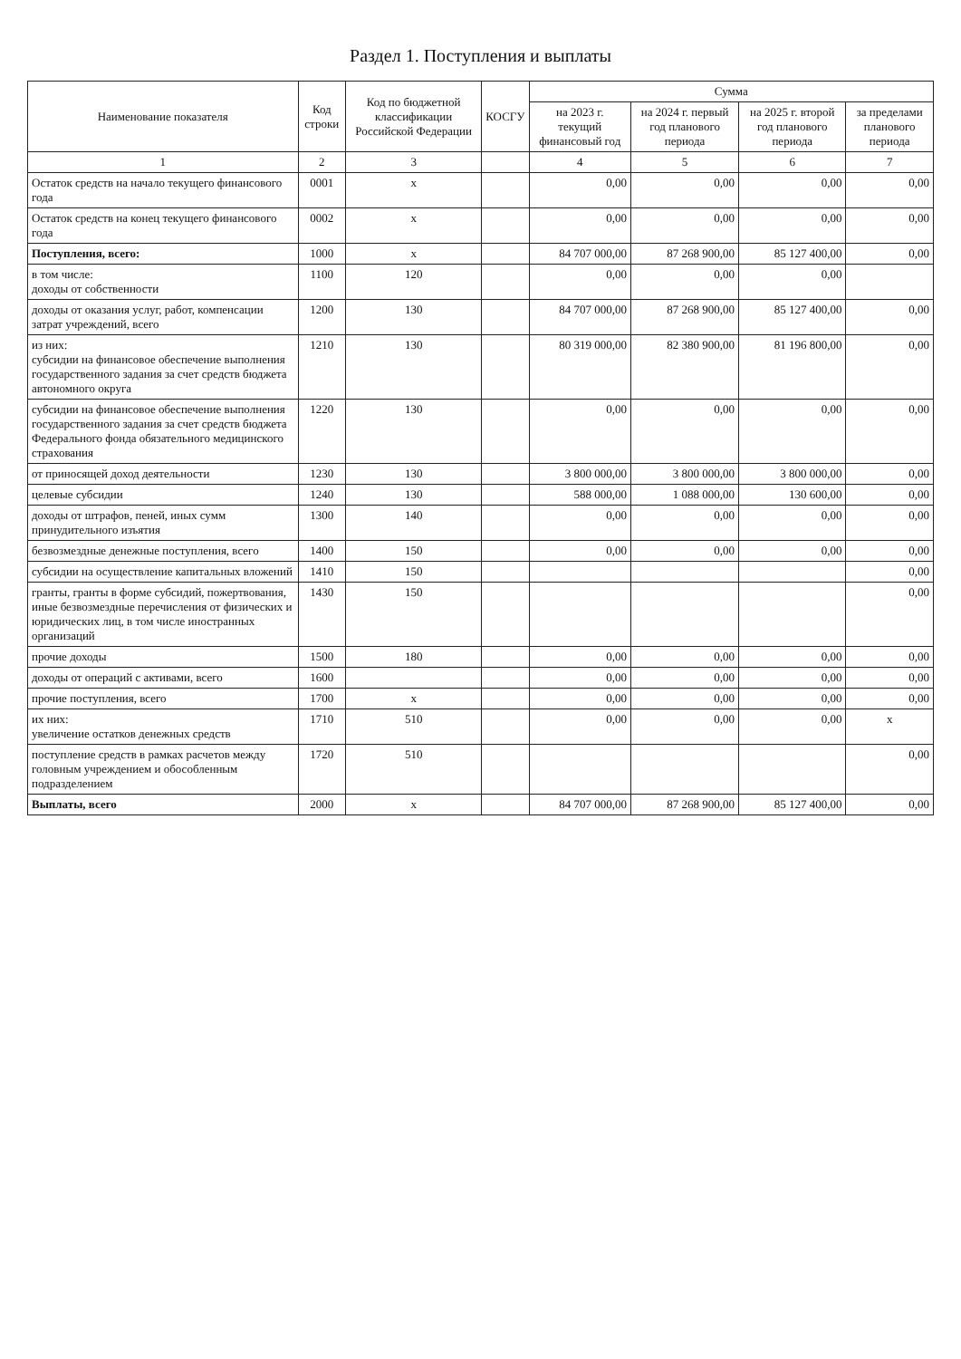Раздел 1. Поступления и выплаты
| Наименование показателя | Код строки | Код по бюджетной классификации Российской Федерации | КОСГУ | Сумма | | | |
| --- | --- | --- | --- | --- | --- | --- | --- |
| | | | | на 2023 г. текущий финансовый год | на 2024 г. первый год планового периода | на 2025 г. второй год планового периода | за пределами планового периода |
| 1 | 2 | 3 | | 4 | 5 | 6 | 7 |
| Остаток средств на начало текущего финансового года | 0001 | x | | 0,00 | 0,00 | 0,00 | 0,00 |
| Остаток средств на конец текущего финансового года | 0002 | x | | 0,00 | 0,00 | 0,00 | 0,00 |
| Поступления, всего: | 1000 | x | | 84 707 000,00 | 87 268 900,00 | 85 127 400,00 | 0,00 |
| в том числе: доходы от собственности | 1100 | 120 | | 0,00 | 0,00 | 0,00 | |
| доходы от оказания услуг, работ, компенсации затрат учреждений, всего | 1200 | 130 | | 84 707 000,00 | 87 268 900,00 | 85 127 400,00 | 0,00 |
| из них: субсидии на финансовое обеспечение выполнения государственного задания за счет средств бюджета автономного округа | 1210 | 130 | | 80 319 000,00 | 82 380 900,00 | 81 196 800,00 | 0,00 |
| субсидии на финансовое обеспечение выполнения государственного задания за счет средств бюджета Федерального фонда обязательного медицинского страхования | 1220 | 130 | | 0,00 | 0,00 | 0,00 | 0,00 |
| от приносящей доход деятельности | 1230 | 130 | | 3 800 000,00 | 3 800 000,00 | 3 800 000,00 | 0,00 |
| целевые субсидии | 1240 | 130 | | 588 000,00 | 1 088 000,00 | 130 600,00 | 0,00 |
| доходы от штрафов, пеней, иных сумм принудительного изъятия | 1300 | 140 | | 0,00 | 0,00 | 0,00 | 0,00 |
| безвозмездные денежные поступления, всего | 1400 | 150 | | 0,00 | 0,00 | 0,00 | 0,00 |
| субсидии на осуществление капитальных вложений | 1410 | 150 | | | | | 0,00 |
| гранты, гранты в форме субсидий, пожертвования, иные безвозмездные перечисления от физических и юридических лиц, в том числе иностранных организаций | 1430 | 150 | | | | | 0,00 |
| прочие доходы | 1500 | 180 | | 0,00 | 0,00 | 0,00 | 0,00 |
| доходы от операций с активами, всего | 1600 | | | 0,00 | 0,00 | 0,00 | 0,00 |
| прочие поступления, всего | 1700 | x | | 0,00 | 0,00 | 0,00 | 0,00 |
| их них: увеличение остатков денежных средств | 1710 | 510 | | 0,00 | 0,00 | 0,00 | x |
| поступление средств в рамках расчетов между головным учреждением и обособленным подразделением | 1720 | 510 | | | | | 0,00 |
| Выплаты, всего | 2000 | x | | 84 707 000,00 | 87 268 900,00 | 85 127 400,00 | 0,00 |